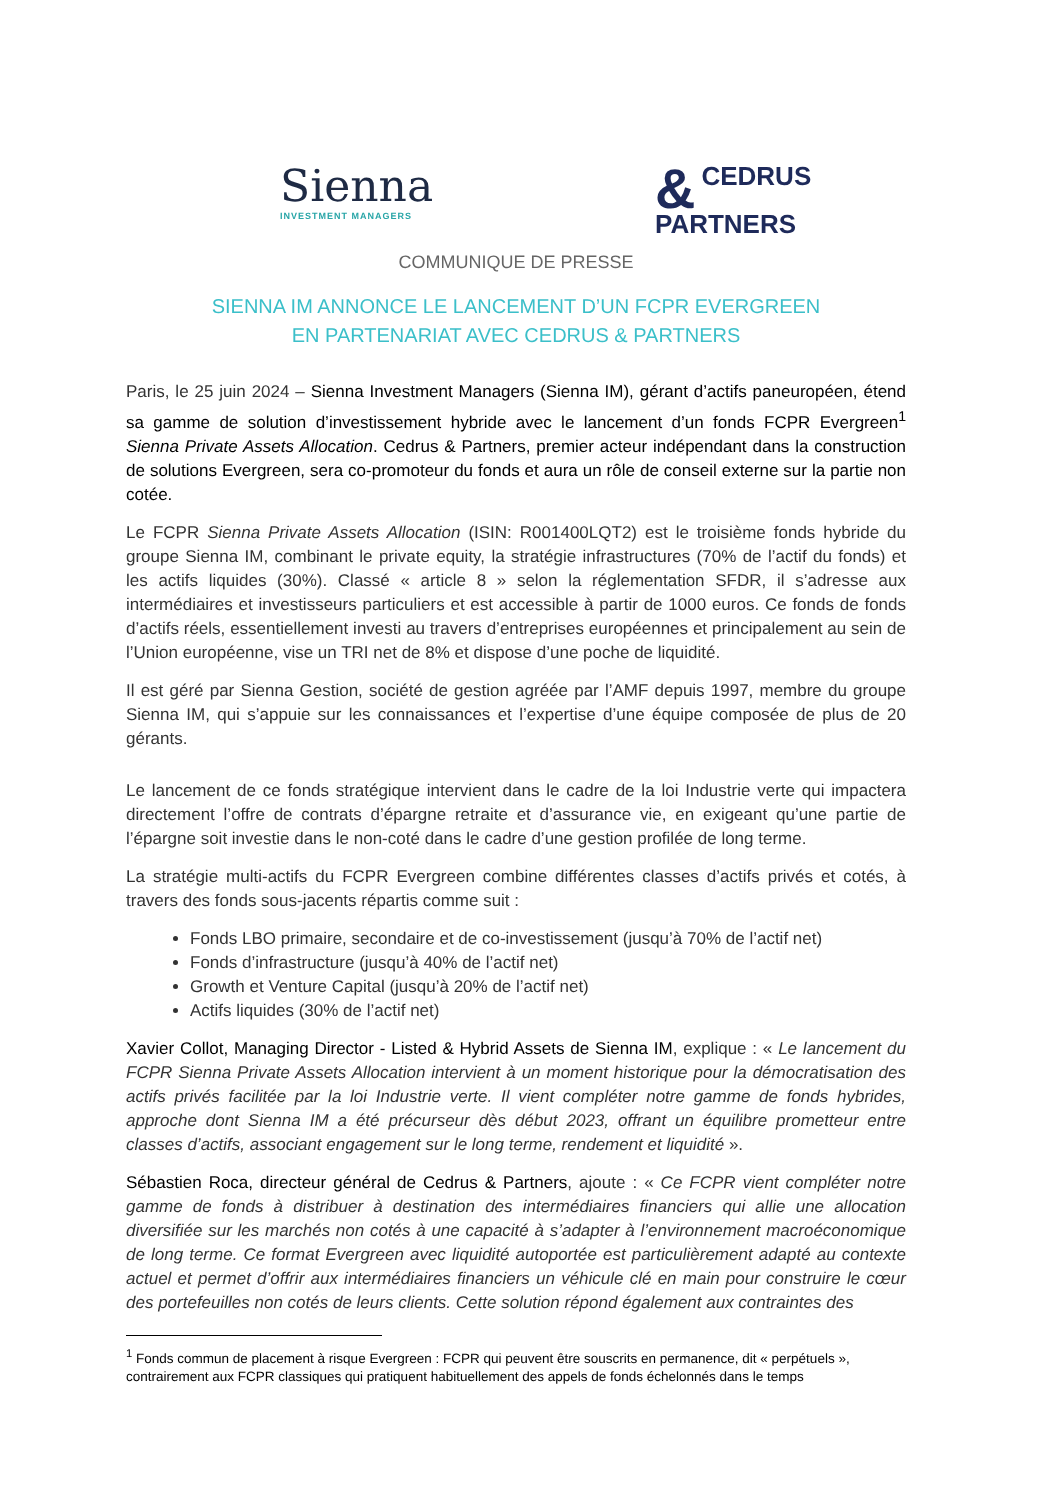Sienna
INVESTMENT MANAGERS
& CEDRUS
PARTNERS
COMMUNIQUE DE PRESSE
SIENNA IM ANNONCE LE LANCEMENT D’UN FCPR EVERGREEN
EN PARTENARIAT AVEC CEDRUS & PARTNERS
Paris, le 25 juin 2024 – Sienna Investment Managers (Sienna IM), gérant d’actifs paneuropéen, étend sa gamme de solution d’investissement hybride avec le lancement d’un fonds FCPR Evergreen<sup>1</sup> Sienna Private Assets Allocation. Cedrus & Partners, premier acteur indépendant dans la construction de solutions Evergreen, sera co-promoteur du fonds et aura un rôle de conseil externe sur la partie non cotée.
Le FCPR Sienna Private Assets Allocation (ISIN: R001400LQT2) est le troisième fonds hybride du groupe Sienna IM, combinant le private equity, la stratégie infrastructures (70% de l’actif du fonds) et les actifs liquides (30%). Classé « article 8 » selon la réglementation SFDR, il s’adresse aux intermédiaires et investisseurs particuliers et est accessible à partir de 1000 euros. Ce fonds de fonds d’actifs réels, essentiellement investi au travers d’entreprises européennes et principalement au sein de l’Union européenne, vise un TRI net de 8% et dispose d’une poche de liquidité.
Il est géré par Sienna Gestion, société de gestion agréée par l’AMF depuis 1997, membre du groupe Sienna IM, qui s’appuie sur les connaissances et l’expertise d’une équipe composée de plus de 20 gérants.
Le lancement de ce fonds stratégique intervient dans le cadre de la loi Industrie verte qui impactera directement l’offre de contrats d’épargne retraite et d’assurance vie, en exigeant qu’une partie de l’épargne soit investie dans le non-coté dans le cadre d’une gestion profilée de long terme.
La stratégie multi-actifs du FCPR Evergreen combine différentes classes d’actifs privés et cotés, à travers des fonds sous-jacents répartis comme suit :
Fonds LBO primaire, secondaire et de co-investissement (jusqu’à 70% de l’actif net)
Fonds d’infrastructure (jusqu’à 40% de l’actif net)
Growth et Venture Capital (jusqu’à 20% de l’actif net)
Actifs liquides (30% de l’actif net)
Xavier Collot, Managing Director - Listed & Hybrid Assets de Sienna IM, explique : « Le lancement du FCPR Sienna Private Assets Allocation intervient à un moment historique pour la démocratisation des actifs privés facilitée par la loi Industrie verte. Il vient compléter notre gamme de fonds hybrides, approche dont Sienna IM a été précurseur dès début 2023, offrant un équilibre prometteur entre classes d’actifs, associant engagement sur le long terme, rendement et liquidité ».
Sébastien Roca, directeur général de Cedrus & Partners, ajoute : « Ce FCPR vient compléter notre gamme de fonds à distribuer à destination des intermédiaires financiers qui allie une allocation diversifiée sur les marchés non cotés à une capacité à s’adapter à l’environnement macroéconomique de long terme. Ce format Evergreen avec liquidité autoportée est particulièrement adapté au contexte actuel et permet d’offrir aux intermédiaires financiers un véhicule clé en main pour construire le cœur des portefeuilles non cotés de leurs clients. Cette solution répond également aux contraintes des
<sup>1</sup> Fonds commun de placement à risque Evergreen : FCPR qui peuvent être souscrits en permanence, dit « perpétuels », contrairement aux FCPR classiques qui pratiquent habituellement des appels de fonds échelonnés dans le temps